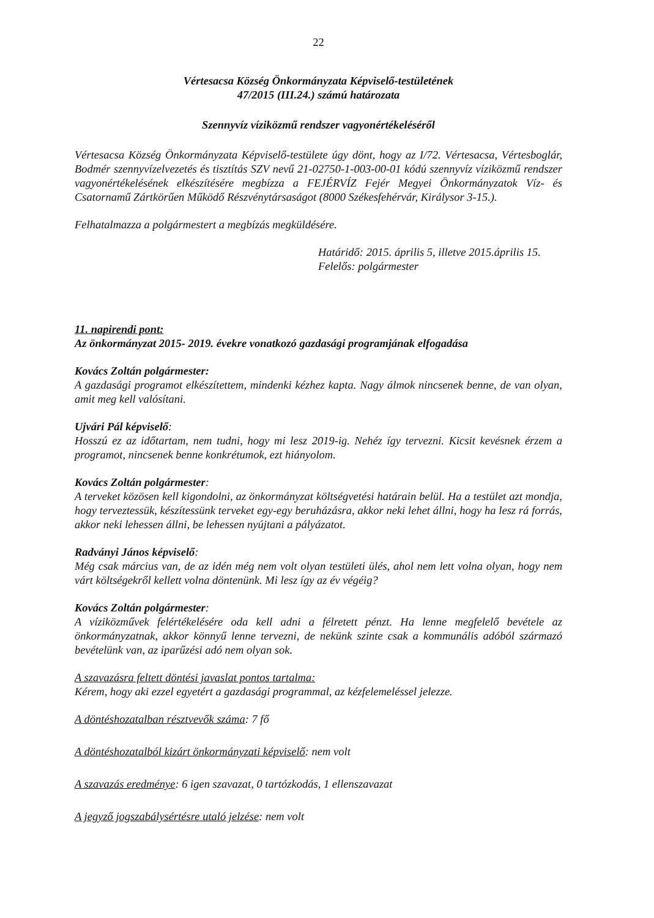22
Vértesacsa Község Önkormányzata Képviselő-testületének
47/2015 (III.24.) számú határozata
Szennyvíz víziközmű rendszer vagyonértékeléséről
Vértesacsa Község Önkormányzata Képviselő-testülete úgy dönt, hogy az I/72. Vértesacsa, Vértesboglár, Bodmér szennyvízelvezetés és tisztítás SZV nevű 21-02750-1-003-00-01 kódú szennyvíz víziközmű rendszer vagyonértékelésének elkészítésére megbízza a FEJÉRVÍZ Fejér Megyei Önkormányzatok Víz- és Csatornamű Zártkörűen Működő Részvénytársaságot (8000 Székesfehérvár, Királysor 3-15.).
Felhatalmazza a polgármestert a megbízás megküldésére.
Határidő: 2015. április 5, illetve 2015.április 15.
Felelős: polgármester
11. napirendi pont:
Az önkormányzat 2015- 2019. évekre vonatkozó gazdasági programjának elfogadása
Kovács Zoltán polgármester:
A gazdasági programot elkészítettem, mindenki kézhez kapta. Nagy álmok nincsenek benne, de van olyan, amit meg kell valósítani.
Ujvári Pál képviselő:
Hosszú ez az időtartam, nem tudni, hogy mi lesz 2019-ig. Nehéz így tervezni. Kicsit kevésnek érzem a programot, nincsenek benne konkrétumok, ezt hiányolom.
Kovács Zoltán polgármester:
A terveket közösen kell kigondolni, az önkormányzat költségvetési határain belül. Ha a testület azt mondja, hogy terveztessük, készítessünk terveket egy-egy beruházásra, akkor neki lehet állni, hogy ha lesz rá forrás, akkor neki lehessen állni, be lehessen nyújtani a pályázatot.
Radványi János képviselő:
Még csak március van, de az idén még nem volt olyan testületi ülés, ahol nem lett volna olyan, hogy nem várt költségekről kellett volna döntenünk. Mi lesz így az év végéig?
Kovács Zoltán polgármester:
A víziközművek felértékelésére oda kell adni a félretett pénzt. Ha lenne megfelelő bevétele az önkormányzatnak, akkor könnyű lenne tervezni, de nekünk szinte csak a kommunális adóból származó bevételünk van, az iparűzési adó nem olyan sok.
A szavazásra feltett döntési javaslat pontos tartalma:
Kérem, hogy aki ezzel egyetért a gazdasági programmal, az kézfelemeléssel jelezze.
A döntéshozatalban résztvevők száma: 7 fő
A döntéshozatalból kizárt önkormányzati képviselő: nem volt
A szavazás eredménye: 6 igen szavazat, 0 tartózkodás, 1 ellenszavazat
A jegyző jogszabálysértésre utaló jelzése: nem volt